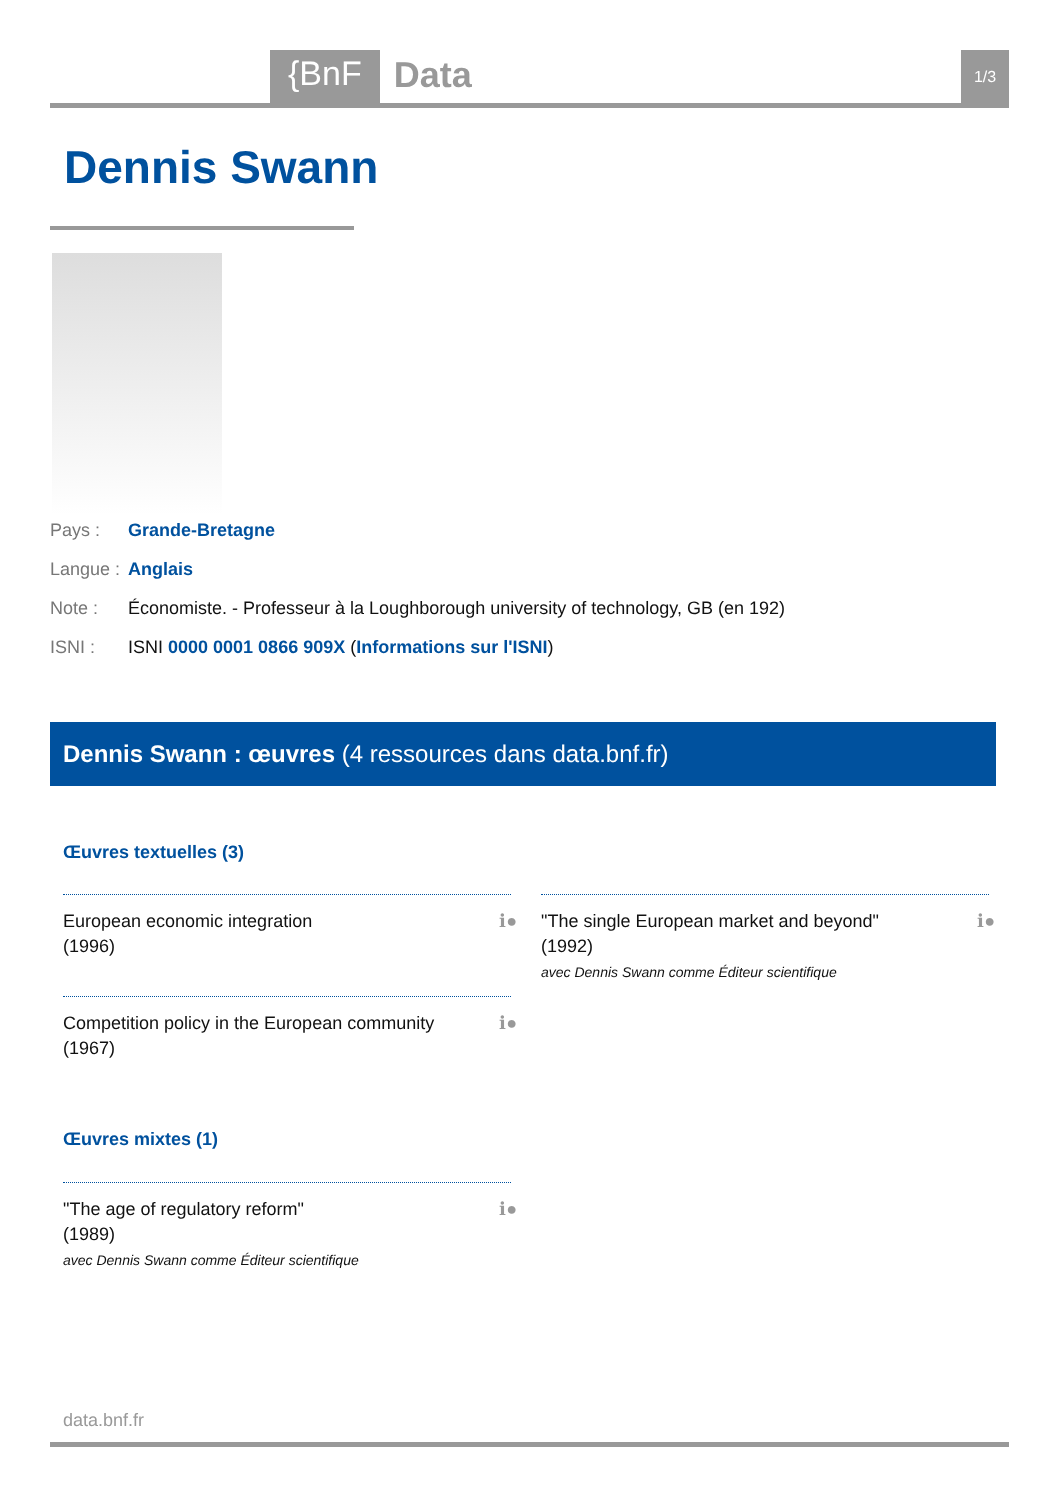{BnF Data 1/3
Dennis Swann
Pays : Grande-Bretagne
Langue : Anglais
Note : Économiste. - Professeur à la Loughborough university of technology, GB (en 192)
ISNI : ISNI 0000 0001 0866 909X (Informations sur l'ISNI)
Dennis Swann : œuvres (4 ressources dans data.bnf.fr)
Œuvres textuelles (3)
European economic integration
(1996)
ℹ●
"The single European market and beyond"
(1992)
avec Dennis Swann comme Éditeur scientifique
ℹ●
Competition policy in the European community
(1967)
ℹ●
Œuvres mixtes (1)
"The age of regulatory reform"
(1989)
avec Dennis Swann comme Éditeur scientifique
ℹ●
data.bnf.fr